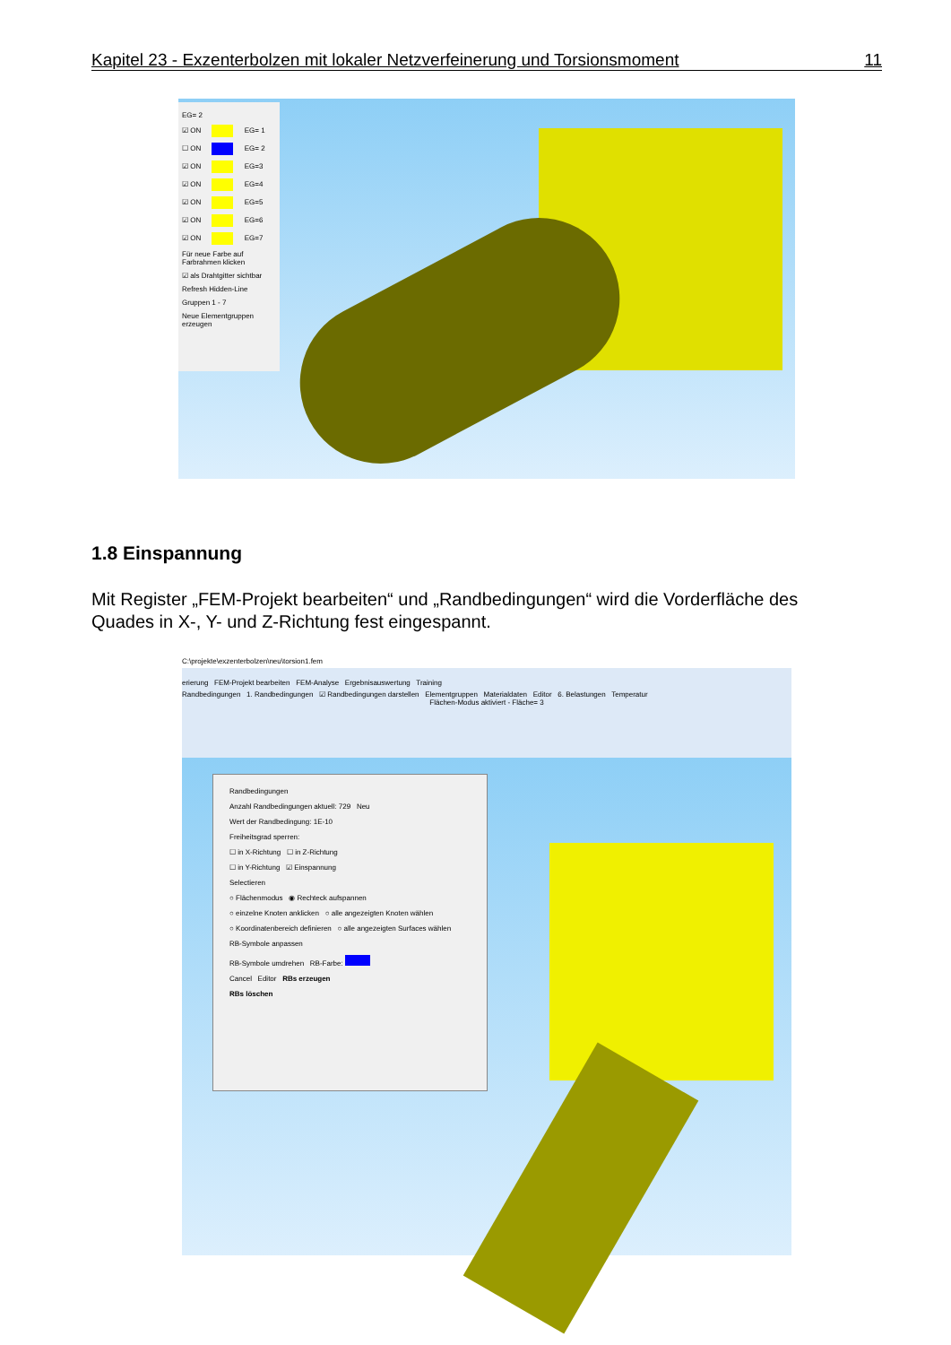Kapitel 23 - Exzenterbolzen mit lokaler Netzverfeinerung und Torsionsmoment 11
EG= 2
☑ ON EG= 1
☐ ON EG= 2
☑ ON EG=3
☑ ON EG=4
☑ ON EG=5
☑ ON EG=6
☑ ON EG=7
Für neue Farbe auf Farbrahmen klicken
☑ als Drahtgitter sichtbar
Refresh Hidden-Line
Gruppen 1 - 7
Neue Elementgruppen erzeugen
1.8 Einspannung
Mit Register „FEM-Projekt bearbeiten“ und „Randbedingungen“ wird die Vorderfläche des Quades in X-, Y- und Z-Richtung fest eingespannt.
C:\projekte\exzenterbolzen\neu\torsion1.fem
erierung FEM-Projekt bearbeiten FEM-Analyse Ergebnisauswertung Training
Randbedingungen 1. Randbedingungen ☑ Randbedingungen darstellen Elementgruppen Materialdaten Editor 6. Belastungen Temperatur
Flächen-Modus aktiviert - Fläche= 3
Randbedingungen
Anzahl Randbedingungen aktuell: 729 Neu
Wert der Randbedingung: 1E-10
Freiheitsgrad sperren:
☐ in X-Richtung ☐ in Z-Richtung
☐ in Y-Richtung ☑ Einspannung
Selectieren
○ Flächenmodus ◉ Rechteck aufspannen
○ einzelne Knoten anklicken ○ alle angezeigten Knoten wählen
○ Koordinatenbereich definieren ○ alle angezeigten Surfaces wählen
RB-Symbole anpassen
RB-Symbole umdrehen RB-Farbe:
Cancel Editor RBs erzeugen
RBs löschen